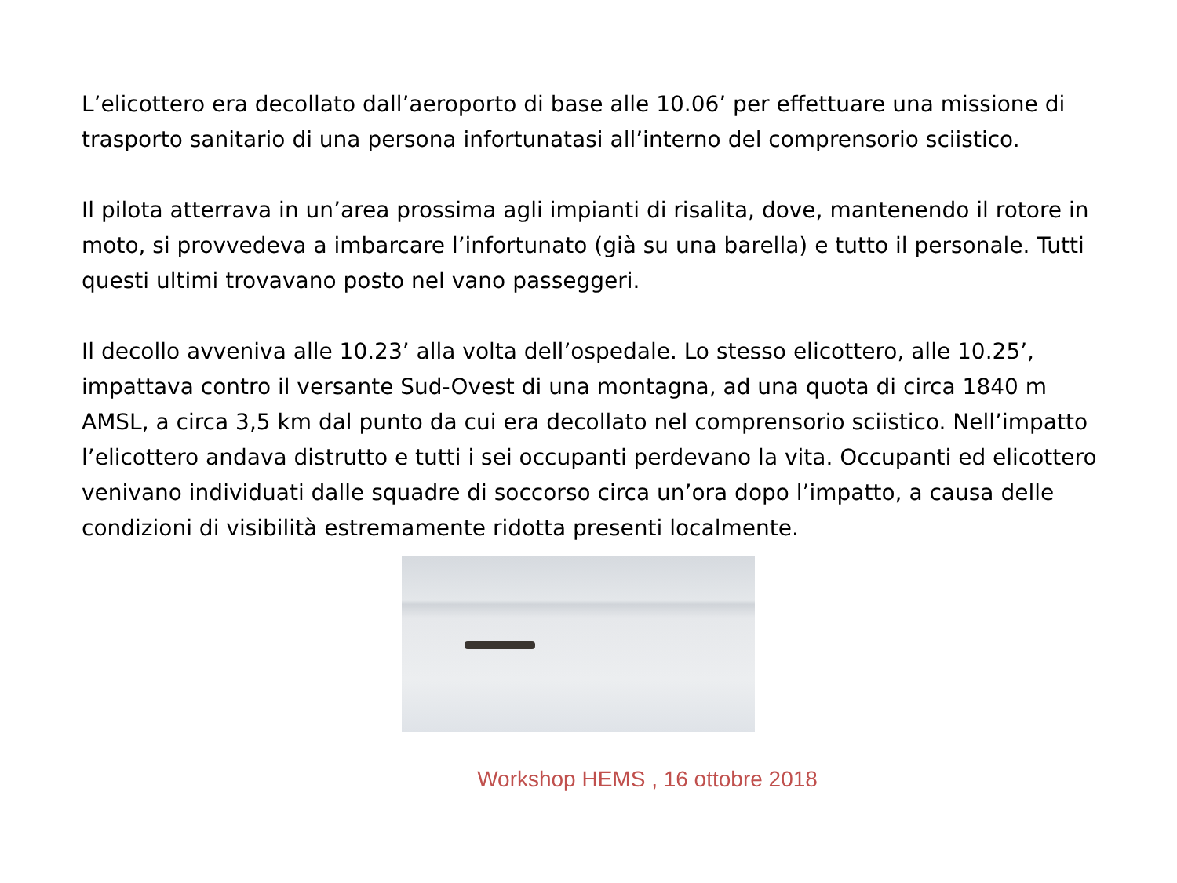L’elicottero era decollato dall’aeroporto di base alle 10.06’ per effettuare una missione di trasporto sanitario di una persona infortunatasi all’interno del comprensorio sciistico.
Il pilota atterrava in un’area prossima agli impianti di risalita, dove, mantenendo il rotore in moto, si provvedeva a imbarcare l’infortunato (già su una barella) e tutto il personale. Tutti questi ultimi trovavano posto nel vano passeggeri.
Il decollo avveniva alle 10.23’ alla volta dell’ospedale. Lo stesso elicottero, alle 10.25’, impattava contro il versante Sud-Ovest di una montagna, ad una quota di circa 1840 m AMSL, a circa 3,5 km dal punto da cui era decollato nel comprensorio sciistico. Nell’impatto l’elicottero andava distrutto e tutti i sei occupanti perdevano la vita. Occupanti ed elicottero venivano individuati dalle squadre di soccorso circa un’ora dopo l’impatto, a causa delle condizioni di visibilità estremamente ridotta presenti localmente.
Workshop HEMS , 16 ottobre 2018